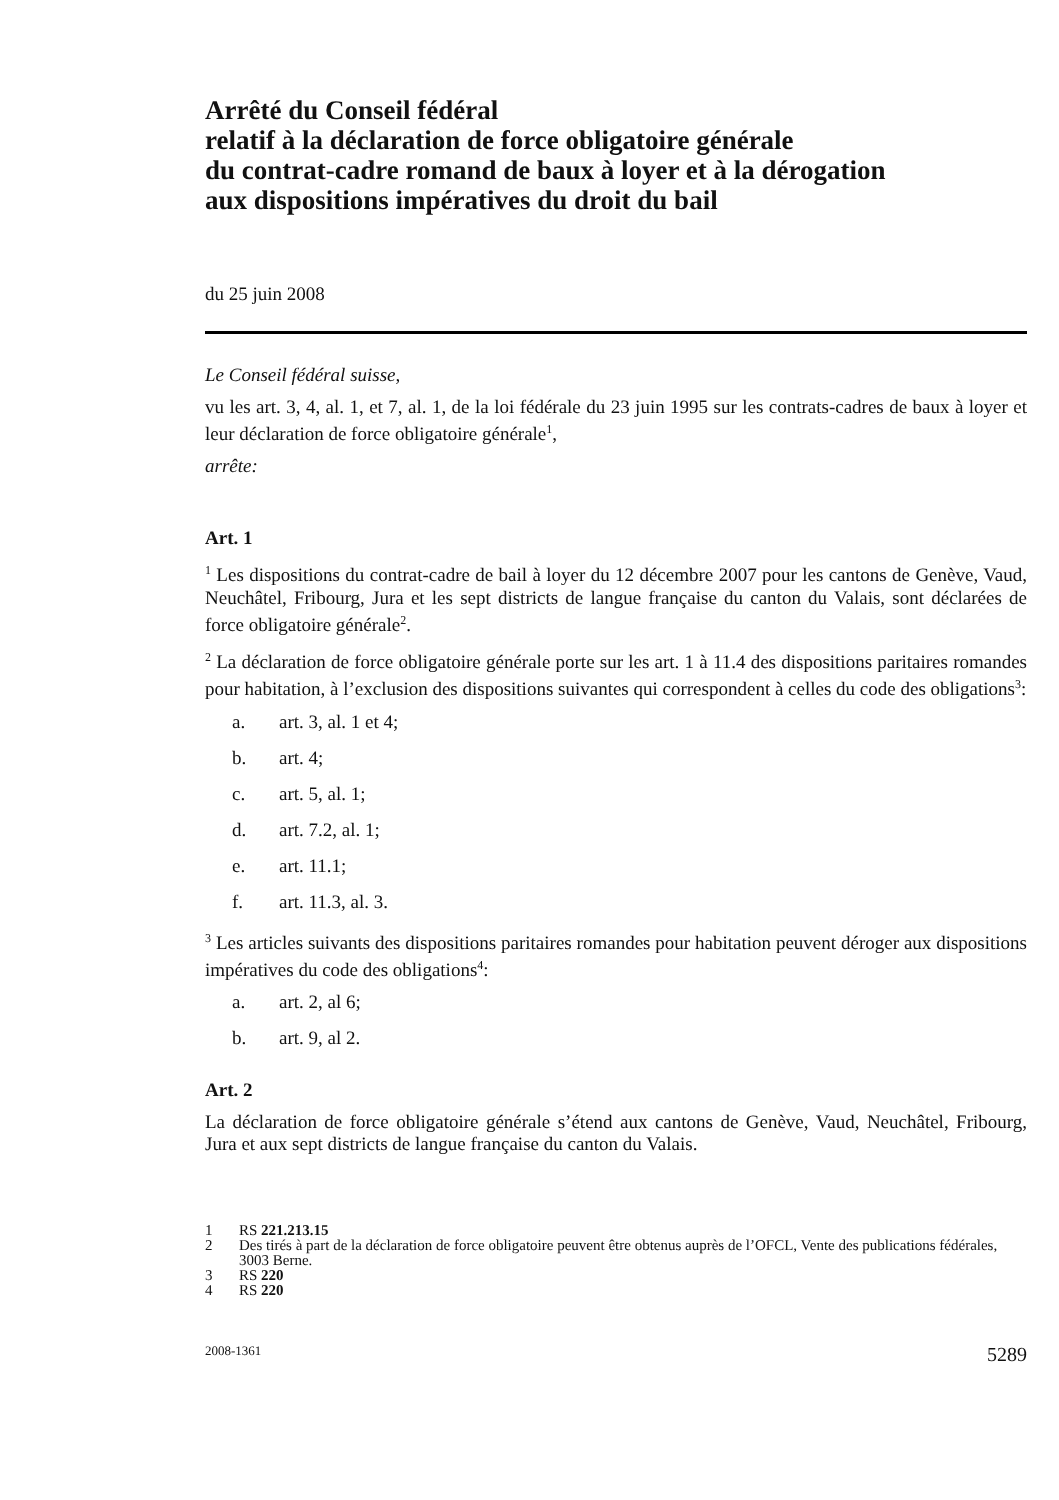Arrêté du Conseil fédéral
relatif à la déclaration de force obligatoire générale
du contrat-cadre romand de baux à loyer et à la dérogation
aux dispositions impératives du droit du bail
du 25 juin 2008
Le Conseil fédéral suisse,
vu les art. 3, 4, al. 1, et 7, al. 1, de la loi fédérale du 23 juin 1995 sur les contrats-cadres de baux à loyer et leur déclaration de force obligatoire générale<sup>1</sup>,
arrête:
Art. 1
<sup>1</sup> Les dispositions du contrat-cadre de bail à loyer du 12 décembre 2007 pour les cantons de Genève, Vaud, Neuchâtel, Fribourg, Jura et les sept districts de langue française du canton du Valais, sont déclarées de force obligatoire générale<sup>2</sup>.
<sup>2</sup> La déclaration de force obligatoire générale porte sur les art. 1 à 11.4 des dispositions paritaires romandes pour habitation, à l’exclusion des dispositions suivantes qui correspondent à celles du code des obligations<sup>3</sup>:
a. art. 3, al. 1 et 4;
b. art. 4;
c. art. 5, al. 1;
d. art. 7.2, al. 1;
e. art. 11.1;
f. art. 11.3, al. 3.
<sup>3</sup> Les articles suivants des dispositions paritaires romandes pour habitation peuvent déroger aux dispositions impératives du code des obligations<sup>4</sup>:
a. art. 2, al 6;
b. art. 9, al 2.
Art. 2
La déclaration de force obligatoire générale s’étend aux cantons de Genève, Vaud, Neuchâtel, Fribourg, Jura et aux sept districts de langue française du canton du Valais.
1 RS 221.213.15
2 Des tirés à part de la déclaration de force obligatoire peuvent être obtenus auprès de l’OFCL, Vente des publications fédérales, 3003 Berne.
3 RS 220
4 RS 220
2008-1361 5289